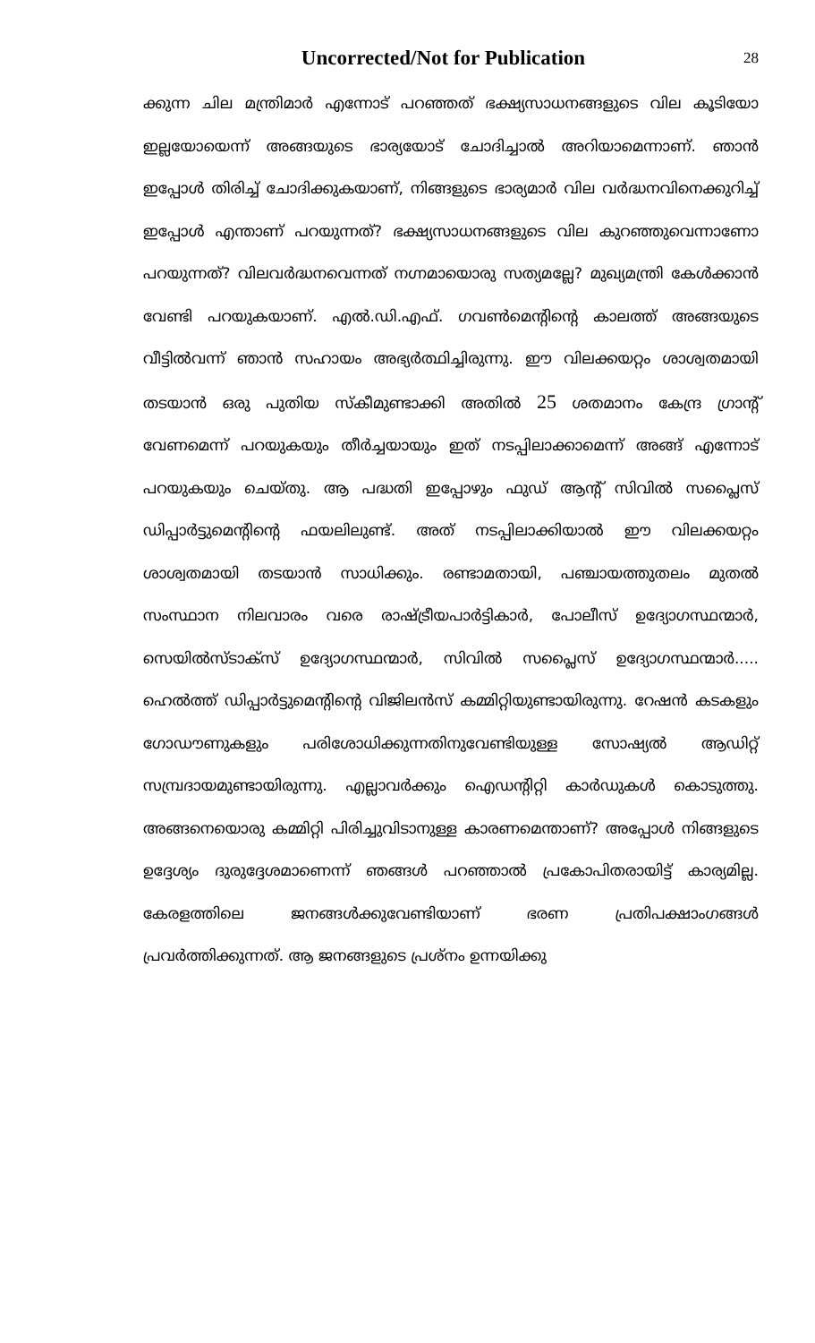Uncorrected/Not for Publication 28
ക്കുന്ന ചില മന്ത്രിമാർ എന്നോട് പറഞ്ഞത് ഭക്ഷ്യസാധനങ്ങളുടെ വില കൂടിയോ ഇല്ലയോയെന്ന് അങ്ങയുടെ ഭാര്യയോട് ചോദിച്ചാൽ അറിയാമെന്നാണ്. ഞാൻ ഇപ്പോൾ തിരിച്ച് ചോദിക്കുകയാണ്, നിങ്ങളുടെ ഭാര്യമാർ വില വർദ്ധനവിനെക്കുറിച്ച് ഇപ്പോൾ എന്താണ് പറയുന്നത്? ഭക്ഷ്യസാധനങ്ങളുടെ വില കുറഞ്ഞുവെന്നാണോ പറയുന്നത്? വിലവർദ്ധനവെന്നത് നഗ്നമായൊരു സത്യമല്ലേ? മുഖ്യമന്ത്രി കേൾക്കാൻ വേണ്ടി പറയുകയാണ്. എൽ.ഡി.എഫ്. ഗവൺമെന്റിന്റെ കാലത്ത് അങ്ങയുടെ വീട്ടിൽവന്ന് ഞാൻ സഹായം അഭ്യർത്ഥിച്ചിരുന്നു. ഈ വിലക്കയറ്റം ശാശ്വതമായി തടയാൻ ഒരു പുതിയ സ്കീമുണ്ടാക്കി അതിൽ 25 ശതമാനം കേന്ദ്ര ഗ്രാന്റ് വേണമെന്ന് പറയുകയും തീർച്ചയായും ഇത് നടപ്പിലാക്കാമെന്ന് അങ്ങ് എന്നോട് പറയുകയും ചെയ്തു. ആ പദ്ധതി ഇപ്പോഴും ഫുഡ് ആന്റ് സിവിൽ സപ്ലൈസ് ഡിപ്പാർട്ടുമെന്റിന്റെ ഫയലിലുണ്ട്. അത് നടപ്പിലാക്കിയാൽ ഈ വിലക്കയറ്റം ശാശ്വതമായി തടയാൻ സാധിക്കും. രണ്ടാമതായി, പഞ്ചായത്തുതലം മുതൽ സംസ്ഥാന നിലവാരം വരെ രാഷ്ട്രീയപാർട്ടികാർ, പോലീസ് ഉദ്യോഗസ്ഥന്മാർ, സെയിൽസ്ടാക്സ് ഉദ്യോഗസ്ഥന്മാർ, സിവിൽ സപ്ലൈസ് ഉദ്യോഗസ്ഥന്മാർ..... ഹെൽത്ത് ഡിപ്പാർട്ടുമെന്റിന്റെ വിജിലൻസ് കമ്മിറ്റിയുണ്ടായിരുന്നു. റേഷൻ കടകളും ഗോഡൗണുകളും പരിശോധിക്കുന്നതിനുവേണ്ടിയുള്ള സോഷ്യൽ ആഡിറ്റ് സമ്പ്രദായമുണ്ടായിരുന്നു. എല്ലാവർക്കും ഐഡന്റിറ്റി കാർഡുകൾ കൊടുത്തു. അങ്ങനെയൊരു കമ്മിറ്റി പിരിച്ചുവിടാനുള്ള കാരണമെന്താണ്? അപ്പോൾ നിങ്ങളുടെ ഉദ്ദേശ്യം ദുരുദ്ദേശമാണെന്ന് ഞങ്ങൾ പറഞ്ഞാൽ പ്രകോപിതരായിട്ട് കാര്യമില്ല. കേരളത്തിലെ ജനങ്ങൾക്കുവേണ്ടിയാണ് ഭരണ പ്രതിപക്ഷാംഗങ്ങൾ പ്രവർത്തിക്കുന്നത്. ആ ജനങ്ങളുടെ പ്രശ്നം ഉന്നയിക്കു